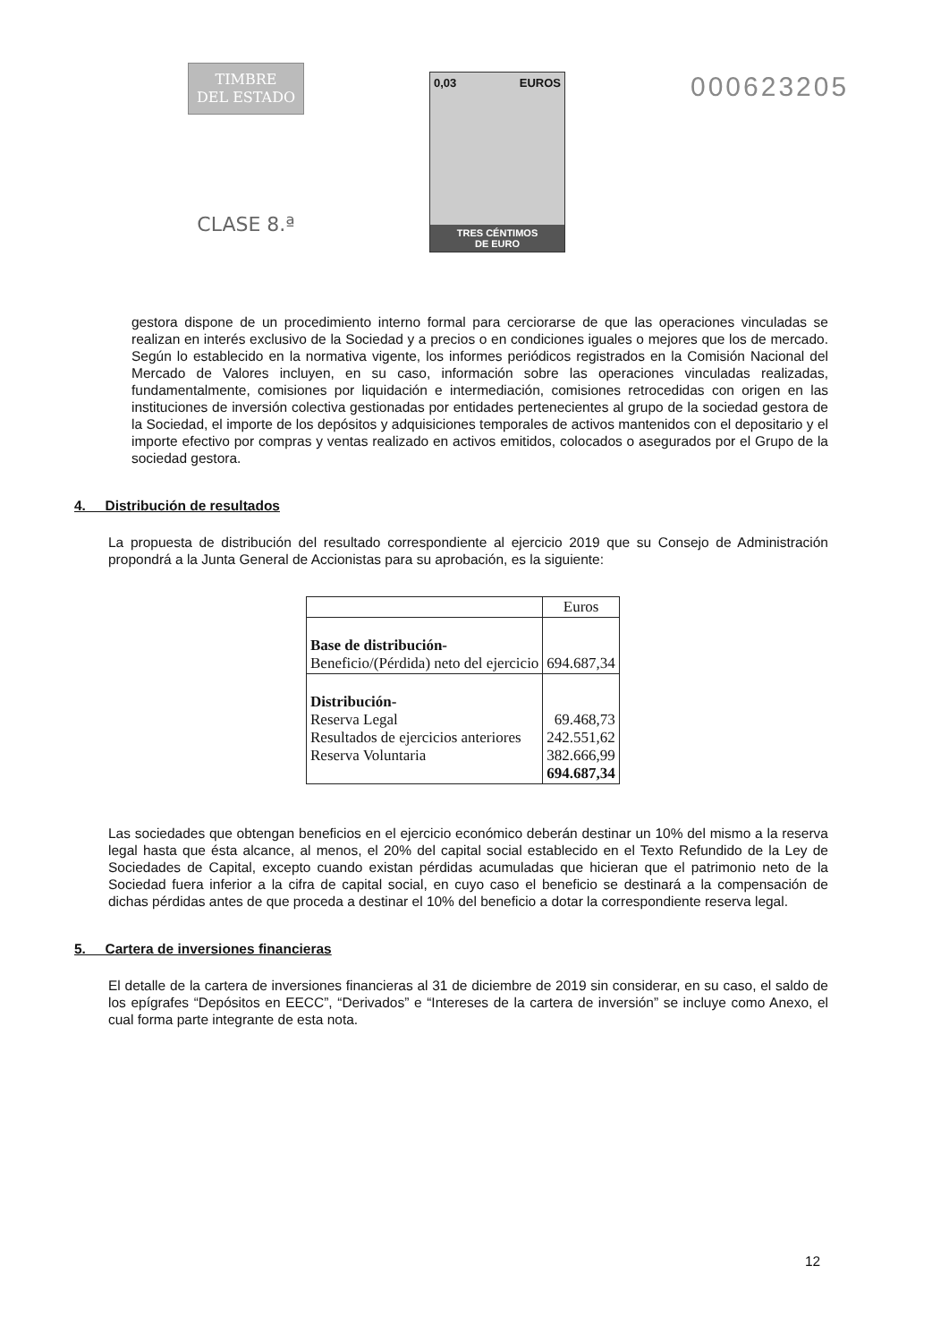TIMBRE
DEL ESTADO
CLASE 8.ª
0,03 EUROS
TRES CÉNTIMOS
DE EURO
000623205
gestora dispone de un procedimiento interno formal para cerciorarse de que las operaciones vinculadas se realizan en interés exclusivo de la Sociedad y a precios o en condiciones iguales o mejores que los de mercado. Según lo establecido en la normativa vigente, los informes periódicos registrados en la Comisión Nacional del Mercado de Valores incluyen, en su caso, información sobre las operaciones vinculadas realizadas, fundamentalmente, comisiones por liquidación e intermediación, comisiones retrocedidas con origen en las instituciones de inversión colectiva gestionadas por entidades pertenecientes al grupo de la sociedad gestora de la Sociedad, el importe de los depósitos y adquisiciones temporales de activos mantenidos con el depositario y el importe efectivo por compras y ventas realizado en activos emitidos, colocados o asegurados por el Grupo de la sociedad gestora.
4. Distribución de resultados
La propuesta de distribución del resultado correspondiente al ejercicio 2019 que su Consejo de Administración propondrá a la Junta General de Accionistas para su aprobación, es la siguiente:
| | Euros |
| Base de distribución- Beneficio/(Pérdida) neto del ejercicio | 694.687,34 |
| Distribución- Reserva Legal Resultados de ejercicios anteriores Reserva Voluntaria | 69.468,73 242.551,62 382.666,99 694.687,34 |
Las sociedades que obtengan beneficios en el ejercicio económico deberán destinar un 10% del mismo a la reserva legal hasta que ésta alcance, al menos, el 20% del capital social establecido en el Texto Refundido de la Ley de Sociedades de Capital, excepto cuando existan pérdidas acumuladas que hicieran que el patrimonio neto de la Sociedad fuera inferior a la cifra de capital social, en cuyo caso el beneficio se destinará a la compensación de dichas pérdidas antes de que proceda a destinar el 10% del beneficio a dotar la correspondiente reserva legal.
5. Cartera de inversiones financieras
El detalle de la cartera de inversiones financieras al 31 de diciembre de 2019 sin considerar, en su caso, el saldo de los epígrafes “Depósitos en EECC”, “Derivados” e “Intereses de la cartera de inversión” se incluye como Anexo, el cual forma parte integrante de esta nota.
12